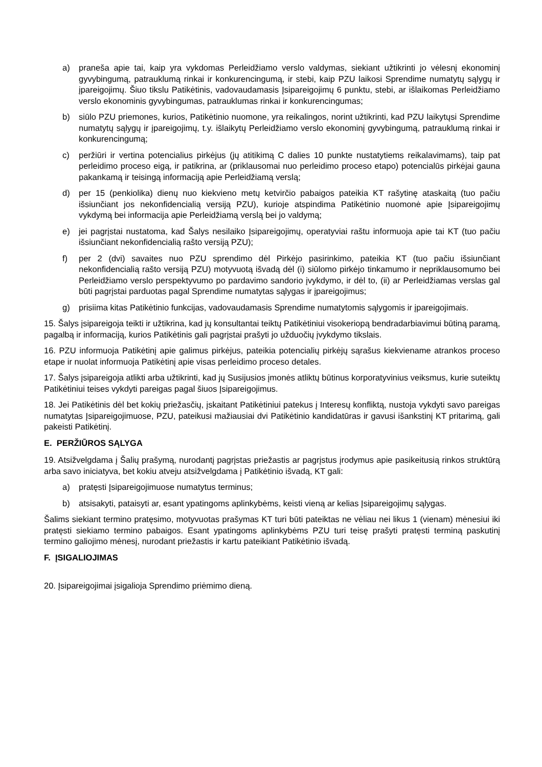a) praneša apie tai, kaip yra vykdomas Perleidžiamo verslo valdymas, siekiant užtikrinti jo vėlesnį ekonominį gyvybingumą, patrauklumą rinkai ir konkurencingumą, ir stebi, kaip PZU laikosi Sprendime numatytų sąlygų ir įpareigojimų. Šiuo tikslu Patikėtinis, vadovaudamasis Įsipareigojimų 6 punktu, stebi, ar išlaikomas Perleidžiamo verslo ekonominis gyvybingumas, patrauklumas rinkai ir konkurencingumas;
b) siūlo PZU priemones, kurios, Patikėtinio nuomone, yra reikalingos, norint užtikrinti, kad PZU laikytųsi Sprendime numatytų sąlygų ir įpareigojimų, t.y. išlaikytų Perleidžiamo verslo ekonominį gyvybingumą, patrauklumą rinkai ir konkurencingumą;
c) peržiūri ir vertina potencialius pirkėjus (jų atitikimą C dalies 10 punkte nustatytiems reikalavimams), taip pat perleidimo proceso eigą, ir patikrina, ar (priklausomai nuo perleidimo proceso etapo) potencialūs pirkėjai gauna pakankamą ir teisingą informaciją apie Perleidžiamą verslą;
d) per 15 (penkiolika) dienų nuo kiekvieno metų ketvirčio pabaigos pateikia KT rašytinę ataskaitą (tuo pačiu išsiunčiant jos nekonfidencialią versiją PZU), kurioje atspindima Patikėtinio nuomonė apie Įsipareigojimų vykdymą bei informacija apie Perleidžiamą verslą bei jo valdymą;
e) jei pagrįstai nustatoma, kad Šalys nesilaiko Įsipareigojimų, operatyviai raštu informuoja apie tai KT (tuo pačiu išsiunčiant nekonfidencialią rašto versiją PZU);
f) per 2 (dvi) savaites nuo PZU sprendimo dėl Pirkėjo pasirinkimo, pateikia KT (tuo pačiu išsiunčiant nekonfidencialią rašto versiją PZU) motyvuotą išvadą dėl (i) siūlomo pirkėjo tinkamumo ir nepriklausomumo bei Perleidžiamo verslo perspektyvumo po pardavimo sandorio įvykdymo, ir dėl to, (ii) ar Perleidžiamas verslas gal būti pagrįstai parduotas pagal Sprendime numatytas sąlygas ir įpareigojimus;
g) prisiima kitas Patikėtinio funkcijas, vadovaudamasis Sprendime numatytomis sąlygomis ir įpareigojimais.
15. Šalys įsipareigoja teikti ir užtikrina, kad jų konsultantai teiktų Patikėtiniui visokeriopą bendradarbiavimui būtiną paramą, pagalbą ir informaciją, kurios Patikėtinis gali pagrįstai prašyti jo užduočių įvykdymo tikslais.
16. PZU informuoja Patikėtinį apie galimus pirkėjus, pateikia potencialių pirkėjų sąrašus kiekviename atrankos proceso etape ir nuolat informuoja Patikėtinį apie visas perleidimo proceso detales.
17. Šalys įsipareigoja atlikti arba užtikrinti, kad jų Susijusios įmonės atliktų būtinus korporatyvinius veiksmus, kurie suteiktų Patikėtiniui teises vykdyti pareigas pagal šiuos Įsipareigojimus.
18. Jei Patikėtinis dėl bet kokių priežasčių, įskaitant Patikėtiniui patekus į Interesų konfliktą, nustoja vykdyti savo pareigas numatytas Įsipareigojimuose, PZU, pateikusi mažiausiai dvi Patikėtinio kandidatūras ir gavusi išankstinį KT pritarimą, gali pakeisti Patikėtinį.
E. PERŽIŪROS SĄLYGA
19. Atsižvelgdama į Šalių prašymą, nurodantį pagrįstas priežastis ar pagrįstus įrodymus apie pasikeitusią rinkos struktūrą arba savo iniciatyva, bet kokiu atveju atsižvelgdama į Patikėtinio išvadą, KT gali:
a) pratęsti Įsipareigojimuose numatytus terminus;
b) atsisakyti, pataisyti ar, esant ypatingoms aplinkybėms, keisti vieną ar kelias Įsipareigojimų sąlygas.
Šalims siekiant termino pratęsimo, motyvuotas prašymas KT turi būti pateiktas ne vėliau nei likus 1 (vienam) mėnesiui iki pratęsti siekiamo termino pabaigos. Esant ypatingoms aplinkybėms PZU turi teisę prašyti pratęsti terminą paskutinį termino galiojimo mėnesį, nurodant priežastis ir kartu pateikiant Patikėtinio išvadą.
F. ĮSIGALIOJIMAS
20. Įsipareigojimai įsigalioja Sprendimo priėmimo dieną.